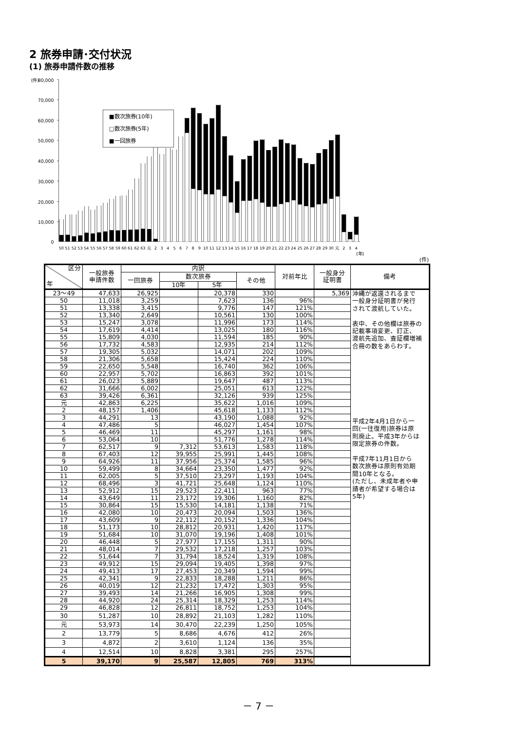2 旅券申請･交付状況
(1) 旅券申請件数の推移
(件)
80,000
70,000
60,000
50,000
40,000
30,000
20,000
10,000
0
■数次旅券(10年)
□数次旅券(5年)
■一回旅券
50
51
52
53
54
55
56
57
58
59
60
61
62
63
元
2
3
4
5
6
7
8
9
10
11
12
13
14
15
16
17
18
19
20
21
22
23
24
25
26
27
28
29
30
元
2
3
4
(年)
(件)
| 区分 年 | 一般旅券 申請件数 | 内訳 | | | | 対前年比 | 一般身分 証明書 | 備考 |
| --- | --- | --- | --- | --- | --- | --- | --- | --- |
| | | 一回旅券 | 数次旅券 | | その他 | | | |
| | | | 10年 | 5年 | | | | |
| 23～49 | 47,633 | 26,925 | | 20,378 | 330 | | 5,369 | 沖縄が返還されるまで 一般身分証明書が発行 されて渡航していた。 表中、その他欄は旅券の 記載事項変更、訂正、 渡航先追加、査証欄増補 合冊の数をあらわす。 平成2年4月1日から一 回(一往復用)旅券は原 則廃止。平成3年からは 限定旅券の件数。 平成7年11月1日から 数次旅券は原則有効期 間10年となる。 (ただし、未成年者や申 請者が希望する場合は 5年) |
| 50 | 11,018 | 3,259 | | 7,623 | 136 | 96% | | |
| 51 | 13,338 | 3,415 | | 9,776 | 147 | 121% | | |
| 52 | 13,340 | 2,649 | | 10,561 | 130 | 100% | | |
| 53 | 15,247 | 3,078 | | 11,996 | 173 | 114% | | |
| 54 | 17,619 | 4,414 | | 13,025 | 180 | 116% | | |
| 55 | 15,809 | 4,030 | | 11,594 | 185 | 90% | | |
| 56 | 17,732 | 4,583 | | 12,935 | 214 | 112% | | |
| 57 | 19,305 | 5,032 | | 14,071 | 202 | 109% | | |
| 58 | 21,306 | 5,658 | | 15,424 | 224 | 110% | | |
| 59 | 22,650 | 5,548 | | 16,740 | 362 | 106% | | |
| 60 | 22,957 | 5,702 | | 16,863 | 392 | 101% | | |
| 61 | 26,023 | 5,889 | | 19,647 | 487 | 113% | | |
| 62 | 31,666 | 6,002 | | 25,051 | 613 | 122% | | |
| 63 | 39,426 | 6,361 | | 32,126 | 939 | 125% | | |
| 元 | 42,863 | 6,225 | | 35,622 | 1,016 | 109% | | |
| 2 | 48,157 | 1,406 | | 45,618 | 1,133 | 112% | | |
| 3 | 44,291 | 13 | | 43,190 | 1,088 | 92% | | |
| 4 | 47,486 | 5 | | 46,027 | 1,454 | 107% | | |
| 5 | 46,469 | 11 | | 45,297 | 1,161 | 98% | | |
| 6 | 53,064 | 10 | | 51,776 | 1,278 | 114% | | |
| 7 | 62,517 | 9 | 7,312 | 53,613 | 1,583 | 118% | | |
| 8 | 67,403 | 12 | 39,955 | 25,991 | 1,445 | 108% | | |
| 9 | 64,926 | 11 | 37,956 | 25,374 | 1,585 | 96% | | |
| 10 | 59,499 | 8 | 34,664 | 23,350 | 1,477 | 92% | | |
| 11 | 62,005 | 5 | 37,510 | 23,297 | 1,193 | 104% | | |
| 12 | 68,496 | 3 | 41,721 | 25,648 | 1,124 | 110% | | |
| 13 | 52,912 | 15 | 29,523 | 22,411 | 963 | 77% | | |
| 14 | 43,649 | 11 | 23,172 | 19,306 | 1,160 | 82% | | |
| 15 | 30,864 | 15 | 15,530 | 14,181 | 1,138 | 71% | | |
| 16 | 42,080 | 10 | 20,473 | 20,094 | 1,503 | 136% | | |
| 17 | 43,609 | 9 | 22,112 | 20,152 | 1,336 | 104% | | |
| 18 | 51,173 | 10 | 28,812 | 20,931 | 1,420 | 117% | | |
| 19 | 51,684 | 10 | 31,070 | 19,196 | 1,408 | 101% | | |
| 20 | 46,448 | 5 | 27,977 | 17,155 | 1,311 | 90% | | |
| 21 | 48,014 | 7 | 29,532 | 17,218 | 1,257 | 103% | | |
| 22 | 51,644 | 7 | 31,794 | 18,524 | 1,319 | 108% | | |
| 23 | 49,912 | 15 | 29,094 | 19,405 | 1,398 | 97% | | |
| 24 | 49,413 | 17 | 27,453 | 20,349 | 1,594 | 99% | | |
| 25 | 42,341 | 9 | 22,833 | 18,288 | 1,211 | 86% | | |
| 26 | 40,019 | 12 | 21,232 | 17,472 | 1,303 | 95% | | |
| 27 | 39,493 | 14 | 21,266 | 16,905 | 1,308 | 99% | | |
| 28 | 44,920 | 24 | 25,314 | 18,329 | 1,253 | 114% | | |
| 29 | 46,828 | 12 | 26,811 | 18,752 | 1,253 | 104% | | |
| 30 | 51,287 | 10 | 28,892 | 21,103 | 1,282 | 110% | | |
| 元 | 53,973 | 14 | 30,470 | 22,239 | 1,250 | 105% | | |
| 2 | 13,779 | 5 | 8,686 | 4,676 | 412 | 26% | | |
| 3 | 4,872 | 2 | 3,610 | 1,124 | 136 | 35% | | |
| 4 | 12,514 | 10 | 8,828 | 3,381 | 295 | 257% | | |
| 5 | 39,170 | 9 | 25,587 | 12,805 | 769 | 313% | | |
－ 7 －